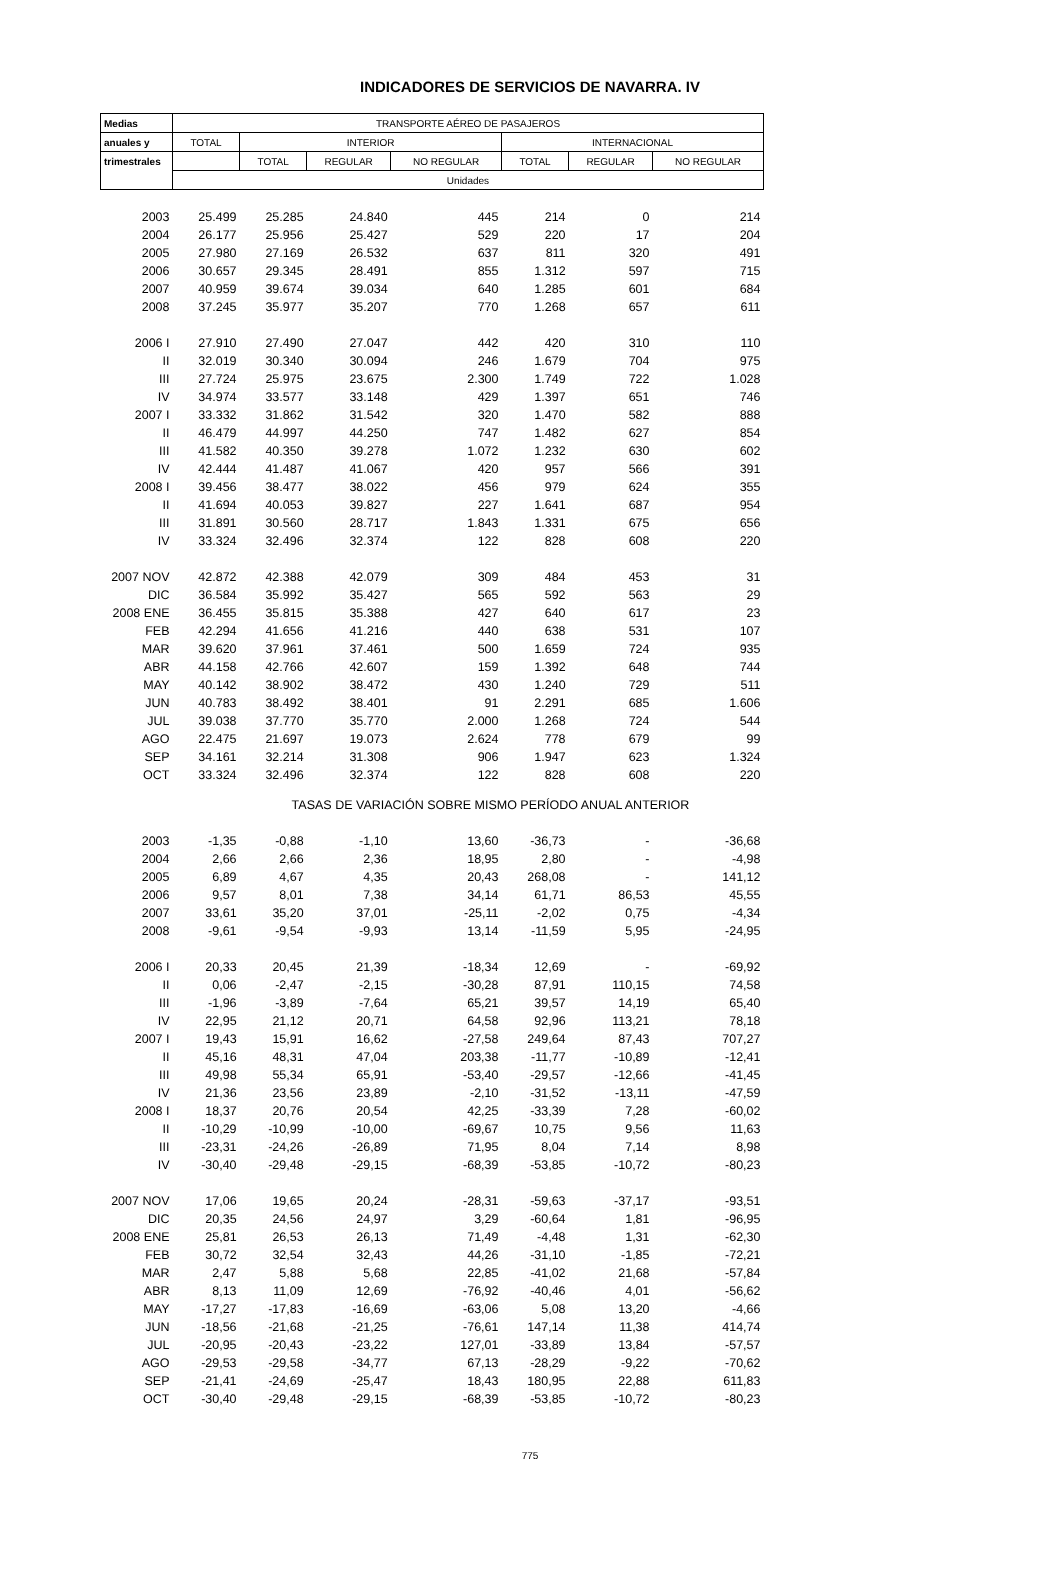INDICADORES DE SERVICIOS DE NAVARRA. IV
| Medias | TRANSPORTE AÉREO DE PASAJEROS | | | | | | |
| --- | --- | --- | --- | --- | --- | --- | --- |
| anuales y | TOTAL | INTERIOR | | | INTERNACIONAL | | |
| trimestrales | | TOTAL | REGULAR | NO REGULAR | TOTAL | REGULAR | NO REGULAR |
| | Unidades | | | | | | |
| 2003 | 25.499 | 25.285 | 24.840 | 445 | 214 | 0 | 214 |
| 2004 | 26.177 | 25.956 | 25.427 | 529 | 220 | 17 | 204 |
| 2005 | 27.980 | 27.169 | 26.532 | 637 | 811 | 320 | 491 |
| 2006 | 30.657 | 29.345 | 28.491 | 855 | 1.312 | 597 | 715 |
| 2007 | 40.959 | 39.674 | 39.034 | 640 | 1.285 | 601 | 684 |
| 2008 | 37.245 | 35.977 | 35.207 | 770 | 1.268 | 657 | 611 |
| 2006 I | 27.910 | 27.490 | 27.047 | 442 | 420 | 310 | 110 |
| II | 32.019 | 30.340 | 30.094 | 246 | 1.679 | 704 | 975 |
| III | 27.724 | 25.975 | 23.675 | 2.300 | 1.749 | 722 | 1.028 |
| IV | 34.974 | 33.577 | 33.148 | 429 | 1.397 | 651 | 746 |
| 2007 I | 33.332 | 31.862 | 31.542 | 320 | 1.470 | 582 | 888 |
| II | 46.479 | 44.997 | 44.250 | 747 | 1.482 | 627 | 854 |
| III | 41.582 | 40.350 | 39.278 | 1.072 | 1.232 | 630 | 602 |
| IV | 42.444 | 41.487 | 41.067 | 420 | 957 | 566 | 391 |
| 2008 I | 39.456 | 38.477 | 38.022 | 456 | 979 | 624 | 355 |
| II | 41.694 | 40.053 | 39.827 | 227 | 1.641 | 687 | 954 |
| III | 31.891 | 30.560 | 28.717 | 1.843 | 1.331 | 675 | 656 |
| IV | 33.324 | 32.496 | 32.374 | 122 | 828 | 608 | 220 |
| 2007 NOV | 42.872 | 42.388 | 42.079 | 309 | 484 | 453 | 31 |
| DIC | 36.584 | 35.992 | 35.427 | 565 | 592 | 563 | 29 |
| 2008 ENE | 36.455 | 35.815 | 35.388 | 427 | 640 | 617 | 23 |
| FEB | 42.294 | 41.656 | 41.216 | 440 | 638 | 531 | 107 |
| MAR | 39.620 | 37.961 | 37.461 | 500 | 1.659 | 724 | 935 |
| ABR | 44.158 | 42.766 | 42.607 | 159 | 1.392 | 648 | 744 |
| MAY | 40.142 | 38.902 | 38.472 | 430 | 1.240 | 729 | 511 |
| JUN | 40.783 | 38.492 | 38.401 | 91 | 2.291 | 685 | 1.606 |
| JUL | 39.038 | 37.770 | 35.770 | 2.000 | 1.268 | 724 | 544 |
| AGO | 22.475 | 21.697 | 19.073 | 2.624 | 778 | 679 | 99 |
| SEP | 34.161 | 32.214 | 31.308 | 906 | 1.947 | 623 | 1.324 |
| OCT | 33.324 | 32.496 | 32.374 | 122 | 828 | 608 | 220 |
| TASAS DE VARIACIÓN SOBRE MISMO PERÍODO ANUAL ANTERIOR | | | | | | | |
| 2003 | -1,35 | -0,88 | -1,10 | 13,60 | -36,73 | - | -36,68 |
| 2004 | 2,66 | 2,66 | 2,36 | 18,95 | 2,80 | - | -4,98 |
| 2005 | 6,89 | 4,67 | 4,35 | 20,43 | 268,08 | - | 141,12 |
| 2006 | 9,57 | 8,01 | 7,38 | 34,14 | 61,71 | 86,53 | 45,55 |
| 2007 | 33,61 | 35,20 | 37,01 | -25,11 | -2,02 | 0,75 | -4,34 |
| 2008 | -9,61 | -9,54 | -9,93 | 13,14 | -11,59 | 5,95 | -24,95 |
| 2006 I | 20,33 | 20,45 | 21,39 | -18,34 | 12,69 | - | -69,92 |
| II | 0,06 | -2,47 | -2,15 | -30,28 | 87,91 | 110,15 | 74,58 |
| III | -1,96 | -3,89 | -7,64 | 65,21 | 39,57 | 14,19 | 65,40 |
| IV | 22,95 | 21,12 | 20,71 | 64,58 | 92,96 | 113,21 | 78,18 |
| 2007 I | 19,43 | 15,91 | 16,62 | -27,58 | 249,64 | 87,43 | 707,27 |
| II | 45,16 | 48,31 | 47,04 | 203,38 | -11,77 | -10,89 | -12,41 |
| III | 49,98 | 55,34 | 65,91 | -53,40 | -29,57 | -12,66 | -41,45 |
| IV | 21,36 | 23,56 | 23,89 | -2,10 | -31,52 | -13,11 | -47,59 |
| 2008 I | 18,37 | 20,76 | 20,54 | 42,25 | -33,39 | 7,28 | -60,02 |
| II | -10,29 | -10,99 | -10,00 | -69,67 | 10,75 | 9,56 | 11,63 |
| III | -23,31 | -24,26 | -26,89 | 71,95 | 8,04 | 7,14 | 8,98 |
| IV | -30,40 | -29,48 | -29,15 | -68,39 | -53,85 | -10,72 | -80,23 |
| 2007 NOV | 17,06 | 19,65 | 20,24 | -28,31 | -59,63 | -37,17 | -93,51 |
| DIC | 20,35 | 24,56 | 24,97 | 3,29 | -60,64 | 1,81 | -96,95 |
| 2008 ENE | 25,81 | 26,53 | 26,13 | 71,49 | -4,48 | 1,31 | -62,30 |
| FEB | 30,72 | 32,54 | 32,43 | 44,26 | -31,10 | -1,85 | -72,21 |
| MAR | 2,47 | 5,88 | 5,68 | 22,85 | -41,02 | 21,68 | -57,84 |
| ABR | 8,13 | 11,09 | 12,69 | -76,92 | -40,46 | 4,01 | -56,62 |
| MAY | -17,27 | -17,83 | -16,69 | -63,06 | 5,08 | 13,20 | -4,66 |
| JUN | -18,56 | -21,68 | -21,25 | -76,61 | 147,14 | 11,38 | 414,74 |
| JUL | -20,95 | -20,43 | -23,22 | 127,01 | -33,89 | 13,84 | -57,57 |
| AGO | -29,53 | -29,58 | -34,77 | 67,13 | -28,29 | -9,22 | -70,62 |
| SEP | -21,41 | -24,69 | -25,47 | 18,43 | 180,95 | 22,88 | 611,83 |
| OCT | -30,40 | -29,48 | -29,15 | -68,39 | -53,85 | -10,72 | -80,23 |
775